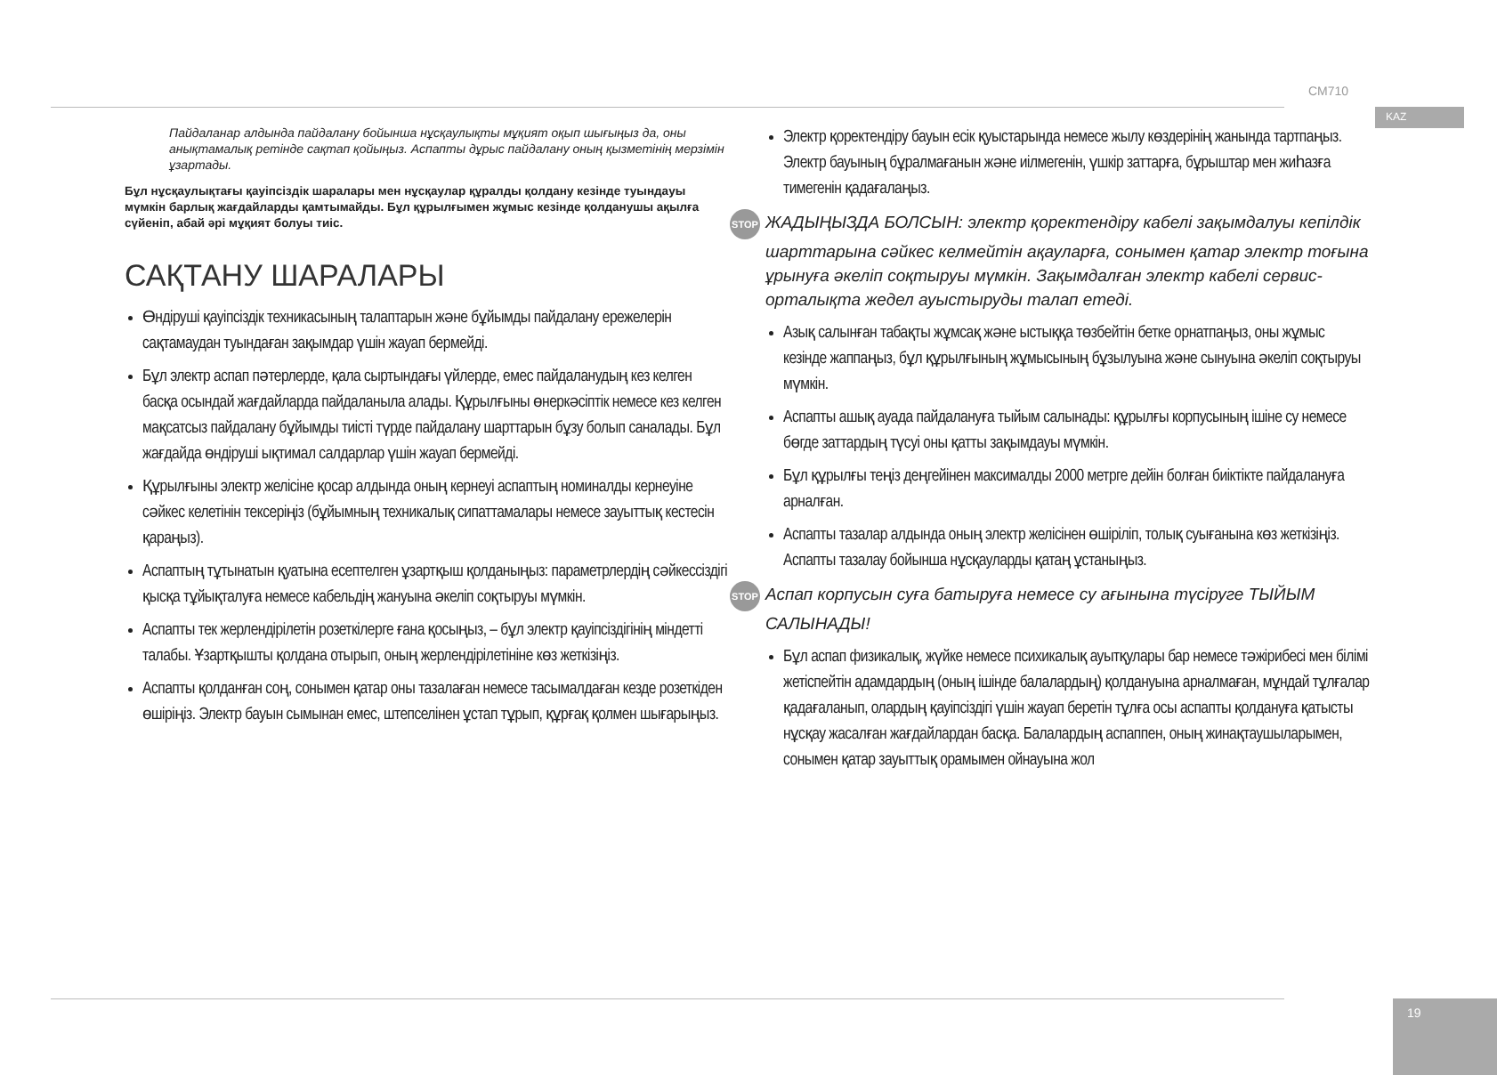CM710
KAZ
Пайдаланар алдында пайдалану бойынша нұсқаулықты мұқият оқып шығыңыз да, оны анықтамалық ретінде сақтап қойыңыз. Аспапты дұрыс пайдалану оның қызметінің мерзімін ұзартады.
Бұл нұсқаулықтағы қауіпсіздік шаралары мен нұсқаулар құралды қолдану кезінде туындауы мүмкін барлық жағдайларды қамтымайды. Бұл құрылғымен жұмыс кезінде қолданушы ақылға сүйеніп, абай әрі мұқият болуы тиіс.
САҚТАНУ ШАРАЛАРЫ
Өндіруші қауіпсіздік техникасының талаптарын және бұйымды пайдалану ережелерін сақтамаудан туындаған зақымдар үшін жауап бермейді.
Бұл электр аспап пәтерлерде, қала сыртындағы үйлерде, емес пайдаланудың кез келген басқа осындай жағдайларда пайдаланыла алады. Құрылғыны өнеркәсіптік немесе кез келген мақсатсыз пайдалану бұйымды тиісті түрде пайдалану шарттарын бұзу болып саналады. Бұл жағдайда өндіруші ықтимал салдарлар үшін жауап бермейді.
Құрылғыны электр желісіне қосар алдында оның кернеуі аспаптың номиналды кернеуіне сәйкес келетінін тексеріңіз (бұйымның техникалық сипаттамалары немесе зауыттық кестесін қараңыз).
Аспаптың тұтынатын қуатына есептелген ұзартқыш қолданыңыз: параметрлердің сәйкессіздігі қысқа тұйықталуға немесе кабельдің жануына әкеліп соқтыруы мүмкін.
Аспапты тек жерлендірілетін розеткілерге ғана қосыңыз, – бұл электр қауіпсіздігінің міндетті талабы. Ұзартқышты қолдана отырып, оның жерлендірілетініне көз жеткізіңіз.
Аспапты қолданған соң, сонымен қатар оны тазалаған немесе тасымалдаған кезде розеткіден өшіріңіз. Электр бауын сымынан емес, штепселінен ұстап тұрып, құрғақ қолмен шығарыңыз.
Электр қоректендіру бауын есік қуыстарында немесе жылу көздерінің жанында тартпаңыз. Электр бауының бұралмағанын және иілмегенін, үшкір заттарға, бұрыштар мен жиһазға тимегенін қадағалаңыз.
STOP ЖАДЫҢЫЗДА БОЛСЫН: электр қоректендіру кабелі зақымдалуы кепілдік шарттарына сәйкес келмейтін ақауларға, сонымен қатар электр тоғына ұрынуға әкеліп соқтыруы мүмкін. Зақымдалған электр кабелі сервис-орталықта жедел ауыстыруды талап етеді.
Азық салынған табақты жұмсақ және ыстыққа төзбейтін бетке орнатпаңыз, оны жұмыс кезінде жаппаңыз, бұл құрылғының жұмысының бұзылуына және сынуына әкеліп соқтыруы мүмкін.
Аспапты ашық ауада пайдалануға тыйым салынады: құрылғы корпусының ішіне су немесе бөгде заттардың түсуі оны қатты зақымдауы мүмкін.
Бұл құрылғы теңіз деңгейінен максималды 2000 метрге дейін болған биіктікте пайдалануға арналған.
Аспапты тазалар алдында оның электр желісінен өшіріліп, толық суығанына көз жеткізіңіз. Аспапты тазалау бойынша нұсқауларды қатаң ұстаныңыз.
STOP Аспап корпусын суға батыруға немесе су ағынына түсіруге ТЫЙЫМ САЛЫНАДЫ!
Бұл аспап физикалық, жүйке немесе психикалық ауытқулары бар немесе тәжірибесі мен білімі жетіспейтін адамдардың (оның ішінде балалардың) қолдануына арналмаған, мұндай тұлғалар қадағаланып, олардың қауіпсіздігі үшін жауап беретін тұлға осы аспапты қолдануға қатысты нұсқау жасалған жағдайлардан басқа. Балалардың аспаппен, оның жинақтаушыларымен, сонымен қатар зауыттық орамымен ойнауына жол
19